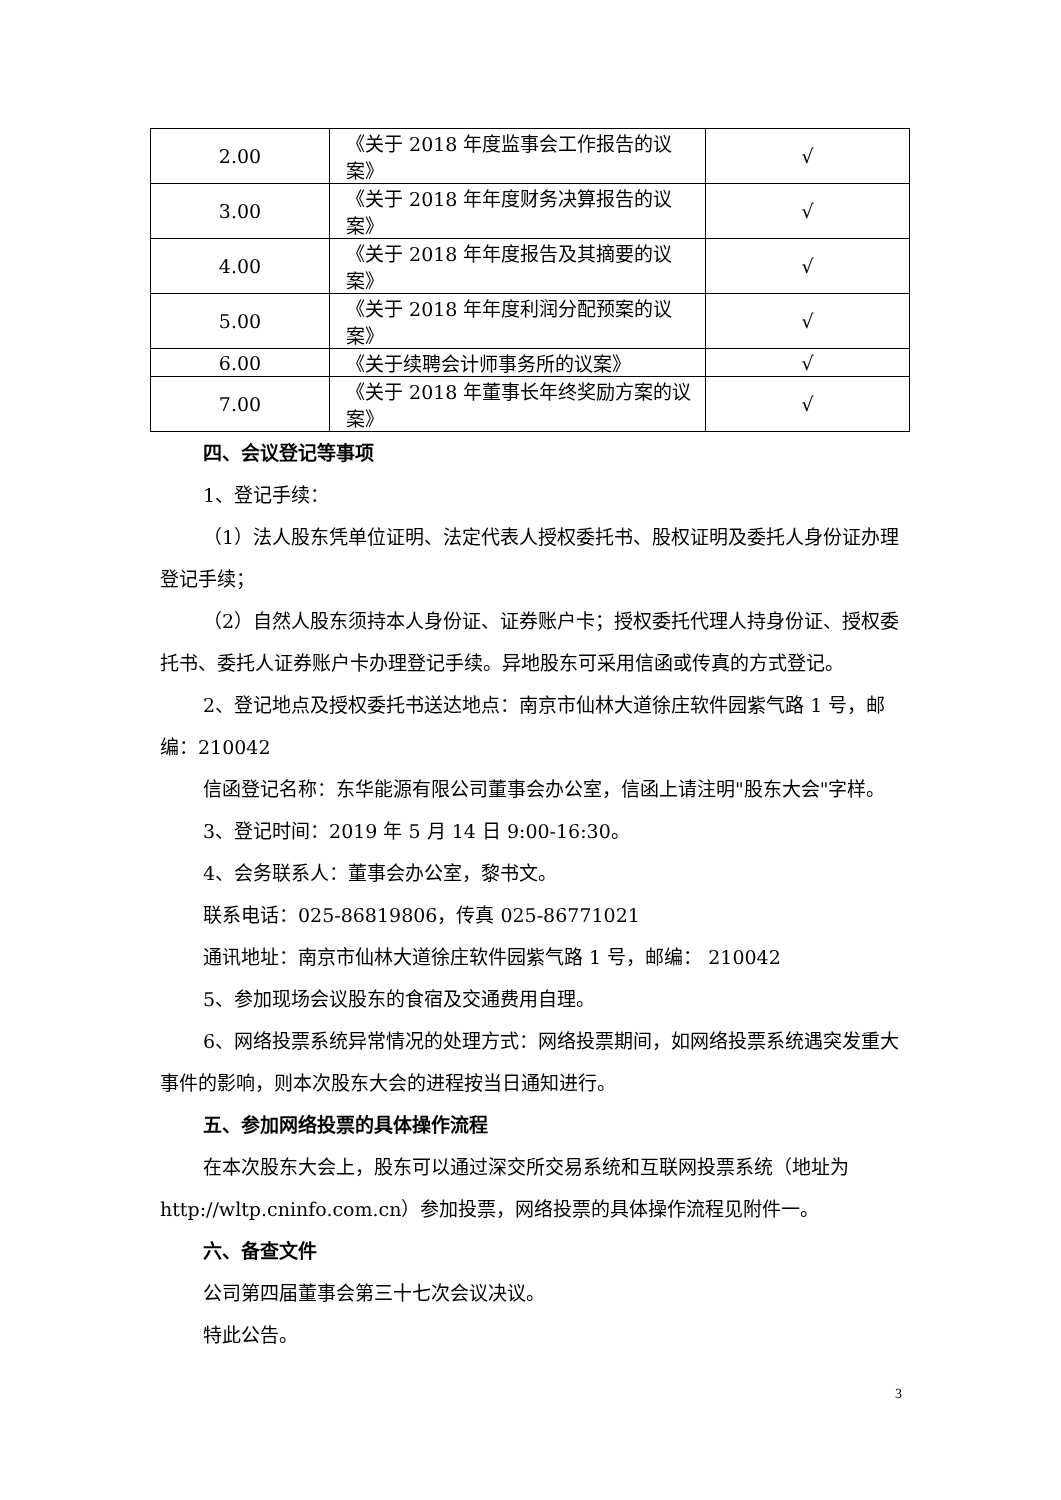| 2.00 | 《关于 2018 年度监事会工作报告的议案》 | √ |
| 3.00 | 《关于 2018 年年度财务决算报告的议案》 | √ |
| 4.00 | 《关于 2018 年年度报告及其摘要的议案》 | √ |
| 5.00 | 《关于 2018 年年度利润分配预案的议案》 | √ |
| 6.00 | 《关于续聘会计师事务所的议案》 | √ |
| 7.00 | 《关于 2018 年董事长年终奖励方案的议案》 | √ |
四、会议登记等事项
1、登记手续：
（1）法人股东凭单位证明、法定代表人授权委托书、股权证明及委托人身份证办理登记手续；
（2）自然人股东须持本人身份证、证券账户卡；授权委托代理人持身份证、授权委托书、委托人证券账户卡办理登记手续。异地股东可采用信函或传真的方式登记。
2、登记地点及授权委托书送达地点：南京市仙林大道徐庄软件园紫气路 1 号，邮编：210042
信函登记名称：东华能源有限公司董事会办公室，信函上请注明"股东大会"字样。
3、登记时间：2019 年 5 月 14 日 9:00-16:30。
4、会务联系人：董事会办公室，黎书文。
联系电话：025-86819806，传真 025-86771021
通讯地址：南京市仙林大道徐庄软件园紫气路 1 号，邮编： 210042
5、参加现场会议股东的食宿及交通费用自理。
6、网络投票系统异常情况的处理方式：网络投票期间，如网络投票系统遇突发重大事件的影响，则本次股东大会的进程按当日通知进行。
五、参加网络投票的具体操作流程
在本次股东大会上，股东可以通过深交所交易系统和互联网投票系统（地址为 http://wltp.cninfo.com.cn）参加投票，网络投票的具体操作流程见附件一。
六、备查文件
公司第四届董事会第三十七次会议决议。
特此公告。
3